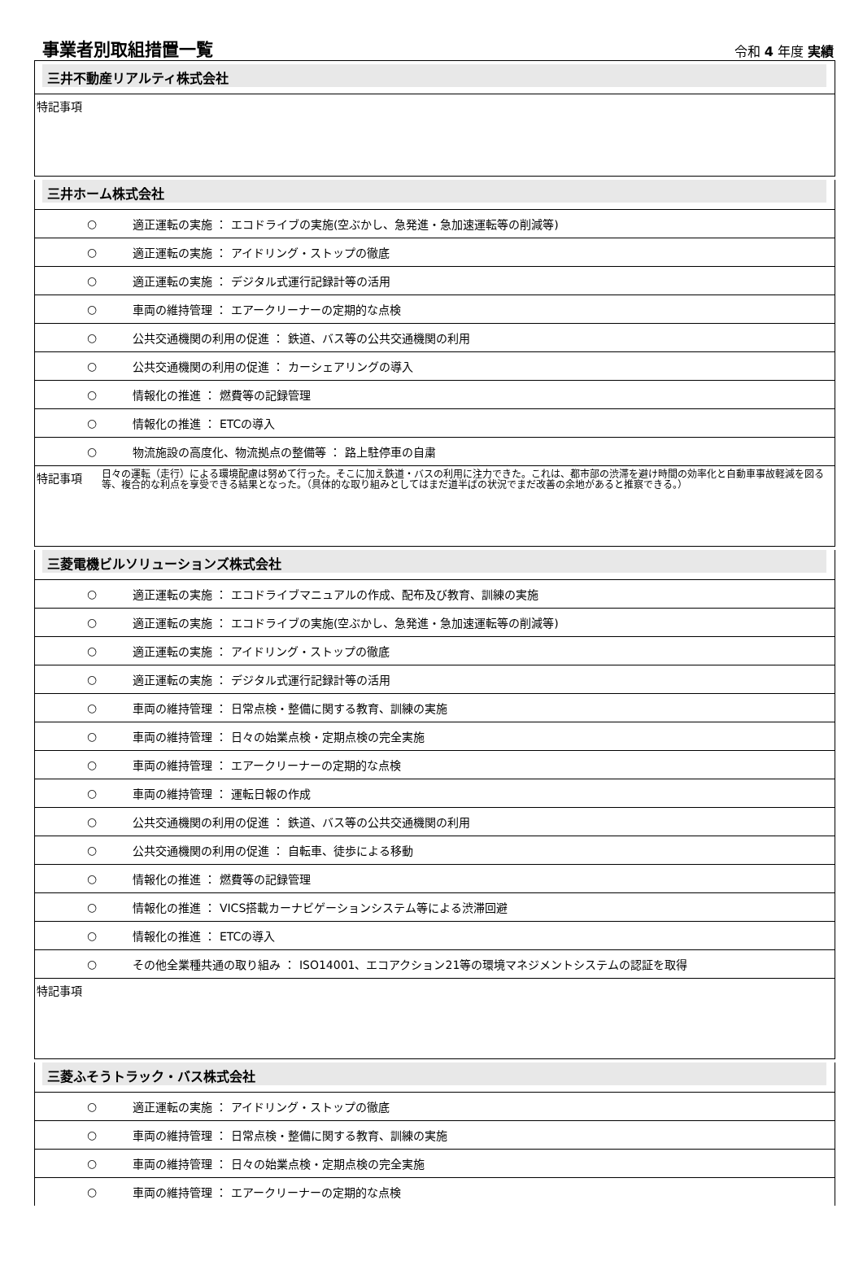事業者別取組措置一覧
令和 4 年度 実績
三井不動産リアルティ株式会社
特記事項
三井ホーム株式会社
○ 適正運転の実施 ： エコドライブの実施(空ぶかし、急発進・急加速運転等の削減等)
○ 適正運転の実施 ： アイドリング・ストップの徹底
○ 適正運転の実施 ： デジタル式運行記録計等の活用
○ 車両の維持管理 ： エアークリーナーの定期的な点検
○ 公共交通機関の利用の促進 ： 鉄道、バス等の公共交通機関の利用
○ 公共交通機関の利用の促進 ： カーシェアリングの導入
○ 情報化の推進 ： 燃費等の記録管理
○ 情報化の推進 ： ETCの導入
○ 物流施設の高度化、物流拠点の整備等 ： 路上駐停車の自粛
特記事項 日々の運転（走行）による環境配慮は努めて行った。そこに加え鉄道・バスの利用に注力できた。これは、都市部の渋滞を避け時間の効率化と自動車事故軽減を図る等、複合的な利点を享受できる結果となった。（具体的な取り組みとしてはまだ道半ばの状況でまだ改善の余地があると推察できる。）
三菱電機ビルソリューションズ株式会社
○ 適正運転の実施 ： エコドライブマニュアルの作成、配布及び教育、訓練の実施
○ 適正運転の実施 ： エコドライブの実施(空ぶかし、急発進・急加速運転等の削減等)
○ 適正運転の実施 ： アイドリング・ストップの徹底
○ 適正運転の実施 ： デジタル式運行記録計等の活用
○ 車両の維持管理 ： 日常点検・整備に関する教育、訓練の実施
○ 車両の維持管理 ： 日々の始業点検・定期点検の完全実施
○ 車両の維持管理 ： エアークリーナーの定期的な点検
○ 車両の維持管理 ： 運転日報の作成
○ 公共交通機関の利用の促進 ： 鉄道、バス等の公共交通機関の利用
○ 公共交通機関の利用の促進 ： 自転車、徒歩による移動
○ 情報化の推進 ： 燃費等の記録管理
○ 情報化の推進 ： VICS搭載カーナビゲーションシステム等による渋滞回避
○ 情報化の推進 ： ETCの導入
○ その他全業種共通の取り組み ： ISO14001、エコアクション21等の環境マネジメントシステムの認証を取得
特記事項
三菱ふそうトラック・バス株式会社
○ 適正運転の実施 ： アイドリング・ストップの徹底
○ 車両の維持管理 ： 日常点検・整備に関する教育、訓練の実施
○ 車両の維持管理 ： 日々の始業点検・定期点検の完全実施
○ 車両の維持管理 ： エアークリーナーの定期的な点検